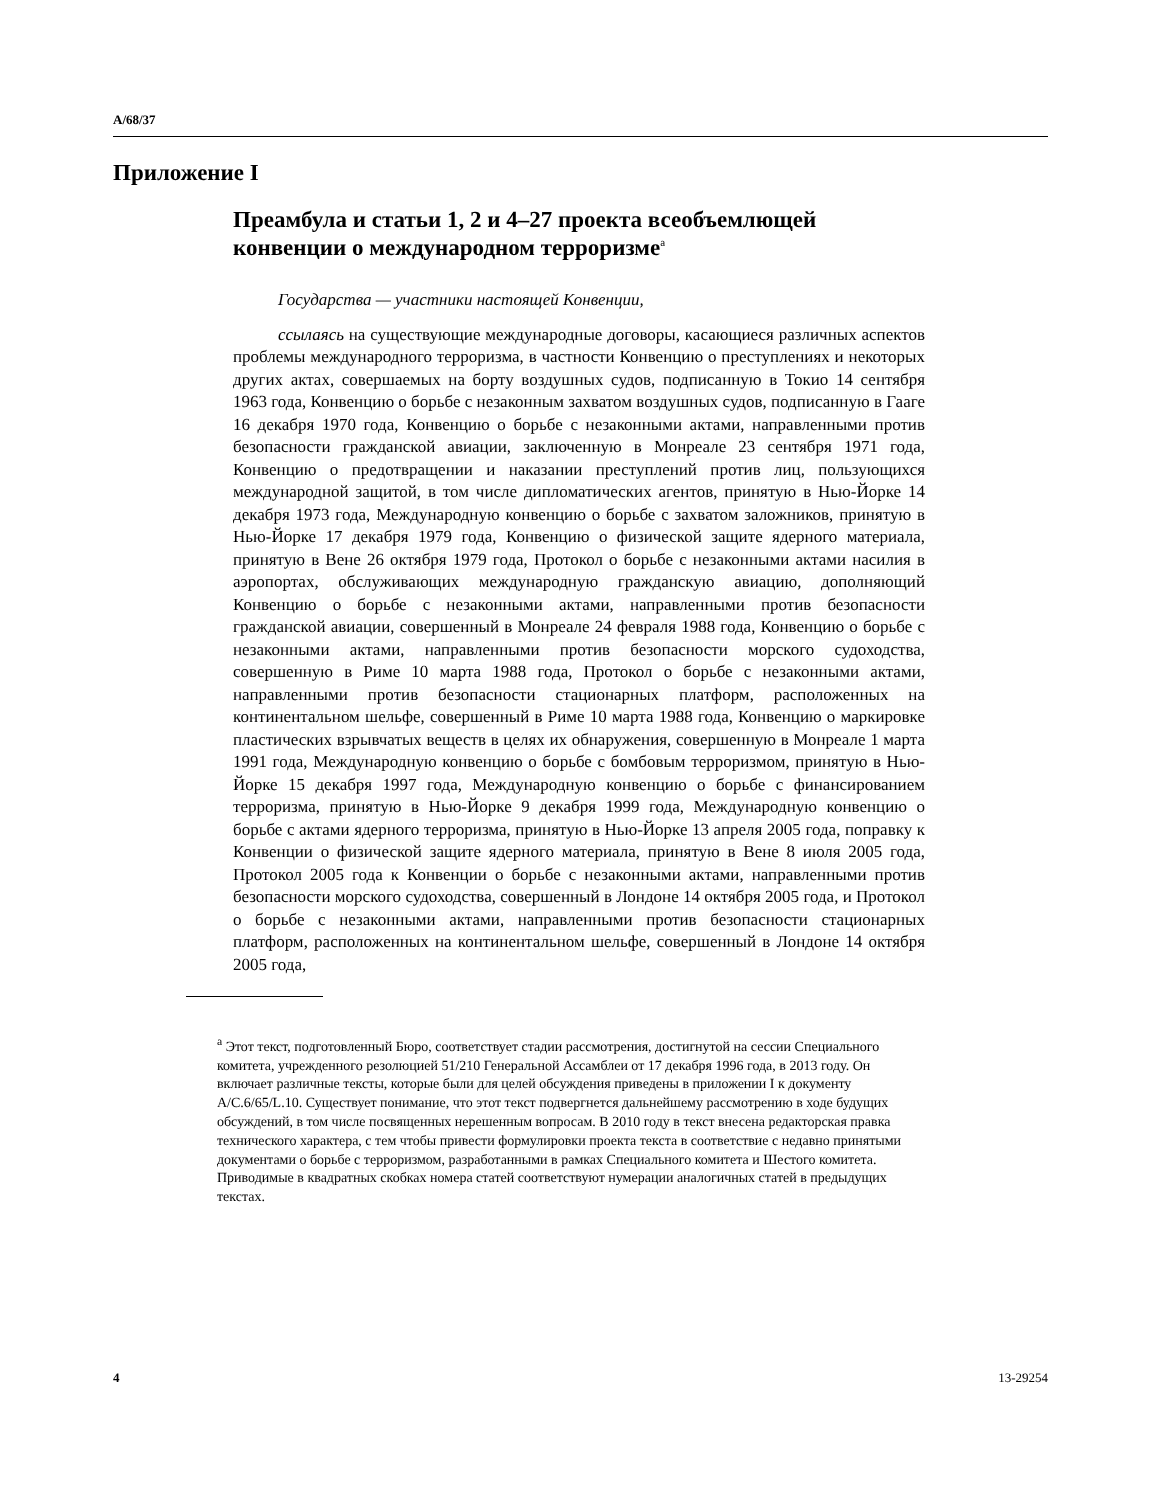A/68/37
Приложение I
Преамбула и статьи 1, 2 и 4–27 проекта всеобъемлющей конвенции о международном терроризме<sup>a</sup>
Государства — участники настоящей Конвенции,
ссылаясь на существующие международные договоры, касающиеся различных аспектов проблемы международного терроризма, в частности Конвенцию о преступлениях и некоторых других актах, совершаемых на борту воздушных судов, подписанную в Токио 14 сентября 1963 года, Конвенцию о борьбе с незаконным захватом воздушных судов, подписанную в Гааге 16 декабря 1970 года, Конвенцию о борьбе с незаконными актами, направленными против безопасности гражданской авиации, заключенную в Монреале 23 сентября 1971 года, Конвенцию о предотвращении и наказании преступлений против лиц, пользующихся международной защитой, в том числе дипломатических агентов, принятую в Нью-Йорке 14 декабря 1973 года, Международную конвенцию о борьбе с захватом заложников, принятую в Нью-Йорке 17 декабря 1979 года, Конвенцию о физической защите ядерного материала, принятую в Вене 26 октября 1979 года, Протокол о борьбе с незаконными актами насилия в аэропортах, обслуживающих международную гражданскую авиацию, дополняющий Конвенцию о борьбе с незаконными актами, направленными против безопасности гражданской авиации, совершенный в Монреале 24 февраля 1988 года, Конвенцию о борьбе с незаконными актами, направленными против безопасности морского судоходства, совершенную в Риме 10 марта 1988 года, Протокол о борьбе с незаконными актами, направленными против безопасности стационарных платформ, расположенных на континентальном шельфе, совершенный в Риме 10 марта 1988 года, Конвенцию о маркировке пластических взрывчатых веществ в целях их обнаружения, совершенную в Монреале 1 марта 1991 года, Международную конвенцию о борьбе с бомбовым терроризмом, принятую в Нью-Йорке 15 декабря 1997 года, Международную конвенцию о борьбе с финансированием терроризма, принятую в Нью-Йорке 9 декабря 1999 года, Международную конвенцию о борьбе с актами ядерного терроризма, принятую в Нью-Йорке 13 апреля 2005 года, поправку к Конвенции о физической защите ядерного материала, принятую в Вене 8 июля 2005 года, Протокол 2005 года к Конвенции о борьбе с незаконными актами, направленными против безопасности морского судоходства, совершенный в Лондоне 14 октября 2005 года, и Протокол о борьбе с незаконными актами, направленными против безопасности стационарных платформ, расположенных на континентальном шельфе, совершенный в Лондоне 14 октября 2005 года,
<sup>a</sup> Этот текст, подготовленный Бюро, соответствует стадии рассмотрения, достигнутой на сессии Специального комитета, учрежденного резолюцией 51/210 Генеральной Ассамблеи от 17 декабря 1996 года, в 2013 году. Он включает различные тексты, которые были для целей обсуждения приведены в приложении I к документу A/C.6/65/L.10. Существует понимание, что этот текст подвергнется дальнейшему рассмотрению в ходе будущих обсуждений, в том числе посвященных нерешенным вопросам. В 2010 году в текст внесена редакторская правка технического характера, с тем чтобы привести формулировки проекта текста в соответствие с недавно принятыми документами о борьбе с терроризмом, разработанными в рамках Специального комитета и Шестого комитета. Приводимые в квадратных скобках номера статей соответствуют нумерации аналогичных статей в предыдущих текстах.
4 13-29254